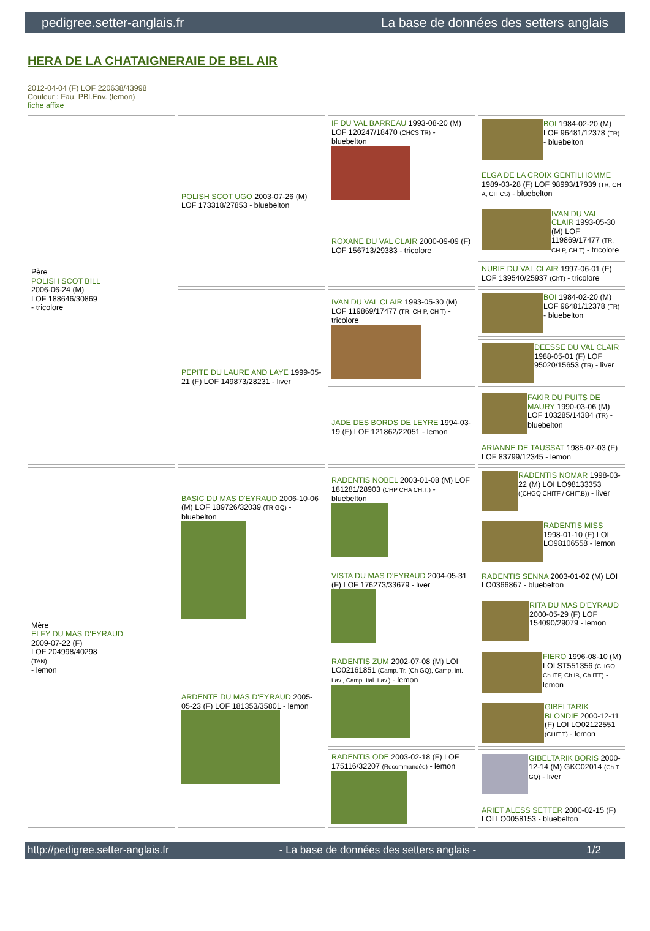pedigree.setter-anglais.fr La base de données des setters anglais
HERA DE LA CHATAIGNERAIE DE BEL AIR
2012-04-04 (F) LOF 220638/43998
Couleur : Fau. PBl.Env. (lemon)
fiche affixe
| Père POLISH SCOT BILL 2006-06-24 (M) LOF 188646/30869 - tricolore | POLISH SCOT UGO 2003-07-26 (M) LOF 173318/27853 - bluebelton | IF DU VAL BARREAU 1993-08-20 (M) LOF 120247/18470 (CHCS TR) - bluebelton | BOI 1984-02-20 (M) LOF 96481/12378 (TR) - bluebelton |
| | | | ELGA DE LA CROIX GENTILHOMME 1989-03-28 (F) LOF 98993/17939 (TR, CH A, CH CS) - bluebelton |
| | | ROXANE DU VAL CLAIR 2000-09-09 (F) LOF 156713/29383 - tricolore | IVAN DU VAL CLAIR 1993-05-30 (M) LOF 119869/17477 (TR, CH P, CH T) - tricolore |
| | | | NUBIE DU VAL CLAIR 1997-06-01 (F) LOF 139540/25937 (ChT) - tricolore |
| | PEPITE DU LAURE AND LAYE 1999-05-21 (F) LOF 149873/28231 - liver | IVAN DU VAL CLAIR 1993-05-30 (M) LOF 119869/17477 (TR, CH P, CH T) - tricolore | BOI 1984-02-20 (M) LOF 96481/12378 (TR) - bluebelton |
| | | | DEESSE DU VAL CLAIR 1988-05-01 (F) LOF 95020/15653 (TR) - liver |
| | | JADE DES BORDS DE LEYRE 1994-03-19 (F) LOF 121862/22051 - lemon | FAKIR DU PUITS DE MAURY 1990-03-06 (M) LOF 103285/14384 (TR) - bluebelton |
| | | | ARIANNE DE TAUSSAT 1985-07-03 (F) LOF 83799/12345 - lemon |
| Mère ELFY DU MAS D'EYRAUD 2009-07-22 (F) LOF 204998/40298 (TAN) - lemon | BASIC DU MAS D'EYRAUD 2006-10-06 (M) LOF 189726/32039 (TR GQ) - bluebelton | RADENTIS NOBEL 2003-01-08 (M) LOF 181281/28903 (CHP CHA CH.T.) - bluebelton | RADENTIS NOMAR 1998-03-22 (M) LOI LO98133353 ((CHGQ CHITF / CHIT.B)) - liver |
| | | | RADENTIS MISS 1998-01-10 (F) LOI LO98106558 - lemon |
| | | VISTA DU MAS D'EYRAUD 2004-05-31 (F) LOF 176273/33679 - liver | RADENTIS SENNA 2003-01-02 (M) LOI LO0366867 - bluebelton |
| | | | RITA DU MAS D'EYRAUD 2000-05-29 (F) LOF 154090/29079 - lemon |
| | ARDENTE DU MAS D'EYRAUD 2005-05-23 (F) LOF 181353/35801 - lemon | RADENTIS ZUM 2002-07-08 (M) LOI LO02161851 (Camp. Tr. (Ch GQ), Camp. Int. Lav., Camp. Ital. Lav.) - lemon | FIERO 1996-08-10 (M) LOI ST551356 (CHGQ, Ch ITF, Ch IB, Ch ITT) - lemon |
| | | | GIBELTARIK BLONDIE 2000-12-11 (F) LOI LO02122551 (CHIT.T) - lemon |
| | | RADENTIS ODE 2003-02-18 (F) LOF 175116/32207 (Recommandée) - lemon | GIBELTARIK BORIS 2000-12-14 (M) GKC02014 (Ch T GQ) - liver |
| | | | ARIET ALESS SETTER 2000-02-15 (F) LOI LO0058153 - bluebelton |
http://pedigree.setter-anglais.fr - La base de données des setters anglais - 1/2